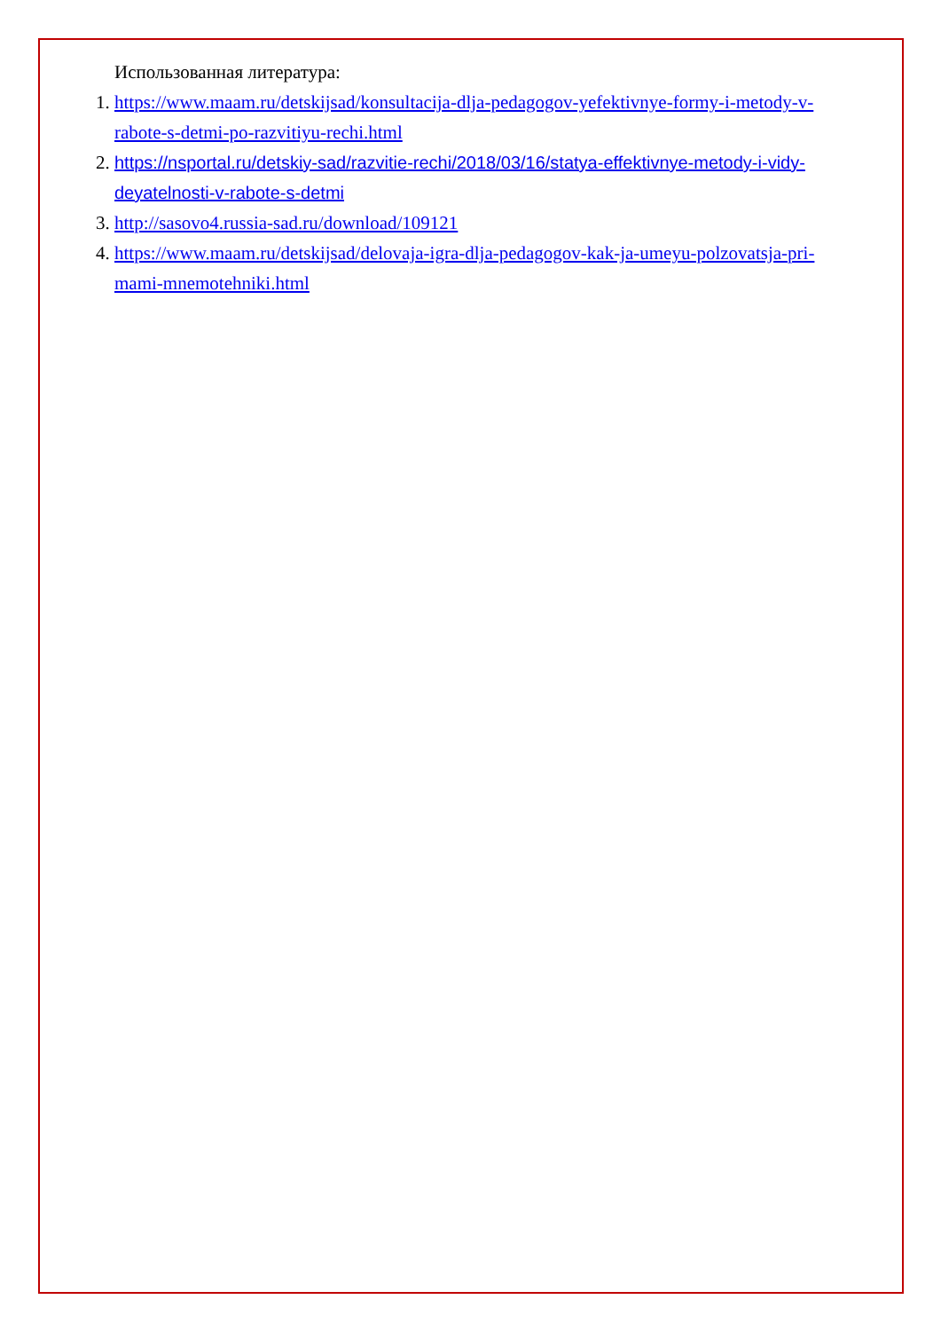Использованная литература:
1. https://www.maam.ru/detskijsad/konsultacija-dlja-pedagogov-yefektivnye-formy-i-metody-v-rabote-s-detmi-po-razvitiyu-rechi.html
2. https://nsportal.ru/detskiy-sad/razvitie-rechi/2018/03/16/statya-effektivnye-metody-i-vidy-deyatelnosti-v-rabote-s-detmi
3. http://sasovo4.russia-sad.ru/download/109121
4. https://www.maam.ru/detskijsad/delovaja-igra-dlja-pedagogov-kak-ja-umeyu-polzovatsja-pri-mami-mnemotehniki.html